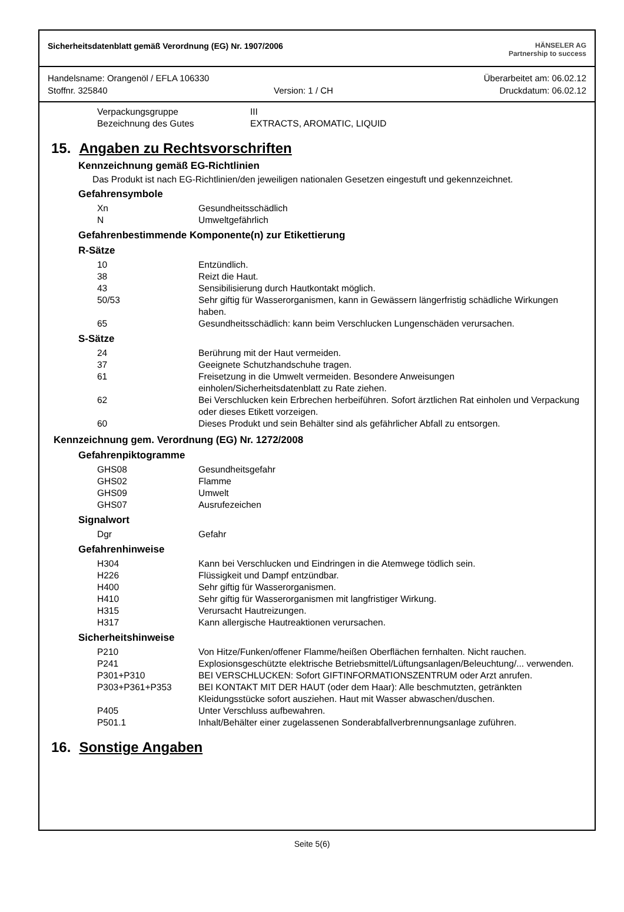Sicherheitsdatenblatt gemäß Verordnung (EG) Nr. 1907/2006
HÄNSELER AG
Partnership to success
Handelsname: Orangenöl / EFLA 106330 Überarbeitet am: 06.02.12
Stoffnr. 325840 Version: 1 / CH Druckdatum: 06.02.12
| Verpackungsgruppe | III |
| Bezeichnung des Gutes | EXTRACTS, AROMATIC, LIQUID |
15. Angaben zu Rechtsvorschriften
Kennzeichnung gemäß EG-Richtlinien
Das Produkt ist nach EG-Richtlinien/den jeweiligen nationalen Gesetzen eingestuft und gekennzeichnet.
Gefahrensymbole
| Xn | Gesundheitsschädlich |
| N | Umweltgefährlich |
Gefahrenbestimmende Komponente(n) zur Etikettierung
R-Sätze
| 10 | Entzündlich. |
| 38 | Reizt die Haut. |
| 43 | Sensibilisierung durch Hautkontakt möglich. |
| 50/53 | Sehr giftig für Wasserorganismen, kann in Gewässern längerfristig schädliche Wirkungen haben. |
| 65 | Gesundheitsschädlich: kann beim Verschlucken Lungenschäden verursachen. |
S-Sätze
| 24 | Berührung mit der Haut vermeiden. |
| 37 | Geeignete Schutzhandschuhe tragen. |
| 61 | Freisetzung in die Umwelt vermeiden. Besondere Anweisungen einholen/Sicherheitsdatenblatt zu Rate ziehen. |
| 62 | Bei Verschlucken kein Erbrechen herbeiführen. Sofort ärztlichen Rat einholen und Verpackung oder dieses Etikett vorzeigen. |
| 60 | Dieses Produkt und sein Behälter sind als gefährlicher Abfall zu entsorgen. |
Kennzeichnung gem. Verordnung (EG) Nr. 1272/2008
Gefahrenpiktogramme
| GHS08 | Gesundheitsgefahr |
| GHS02 | Flamme |
| GHS09 | Umwelt |
| GHS07 | Ausrufezeichen |
Signalwort
| Dgr | Gefahr |
Gefahrenhinweise
| H304 | Kann bei Verschlucken und Eindringen in die Atemwege tödlich sein. |
| H226 | Flüssigkeit und Dampf entzündbar. |
| H400 | Sehr giftig für Wasserorganismen. |
| H410 | Sehr giftig für Wasserorganismen mit langfristiger Wirkung. |
| H315 | Verursacht Hautreizungen. |
| H317 | Kann allergische Hautreaktionen verursachen. |
Sicherheitshinweise
| P210 | Von Hitze/Funken/offener Flamme/heißen Oberflächen fernhalten. Nicht rauchen. |
| P241 | Explosionsgeschützte elektrische Betriebsmittel/Lüftungsanlagen/Beleuchtung/... verwenden. |
| P301+P310 | BEI VERSCHLUCKEN: Sofort GIFTINFORMATIONSZENTRUM oder Arzt anrufen. |
| P303+P361+P353 | BEI KONTAKT MIT DER HAUT (oder dem Haar): Alle beschmutzten, getränkten Kleidungsstücke sofort ausziehen. Haut mit Wasser abwaschen/duschen. |
| P405 | Unter Verschluss aufbewahren. |
| P501.1 | Inhalt/Behälter einer zugelassenen Sonderabfallverbrennungsanlage zuführen. |
16. Sonstige Angaben
Seite 5(6)